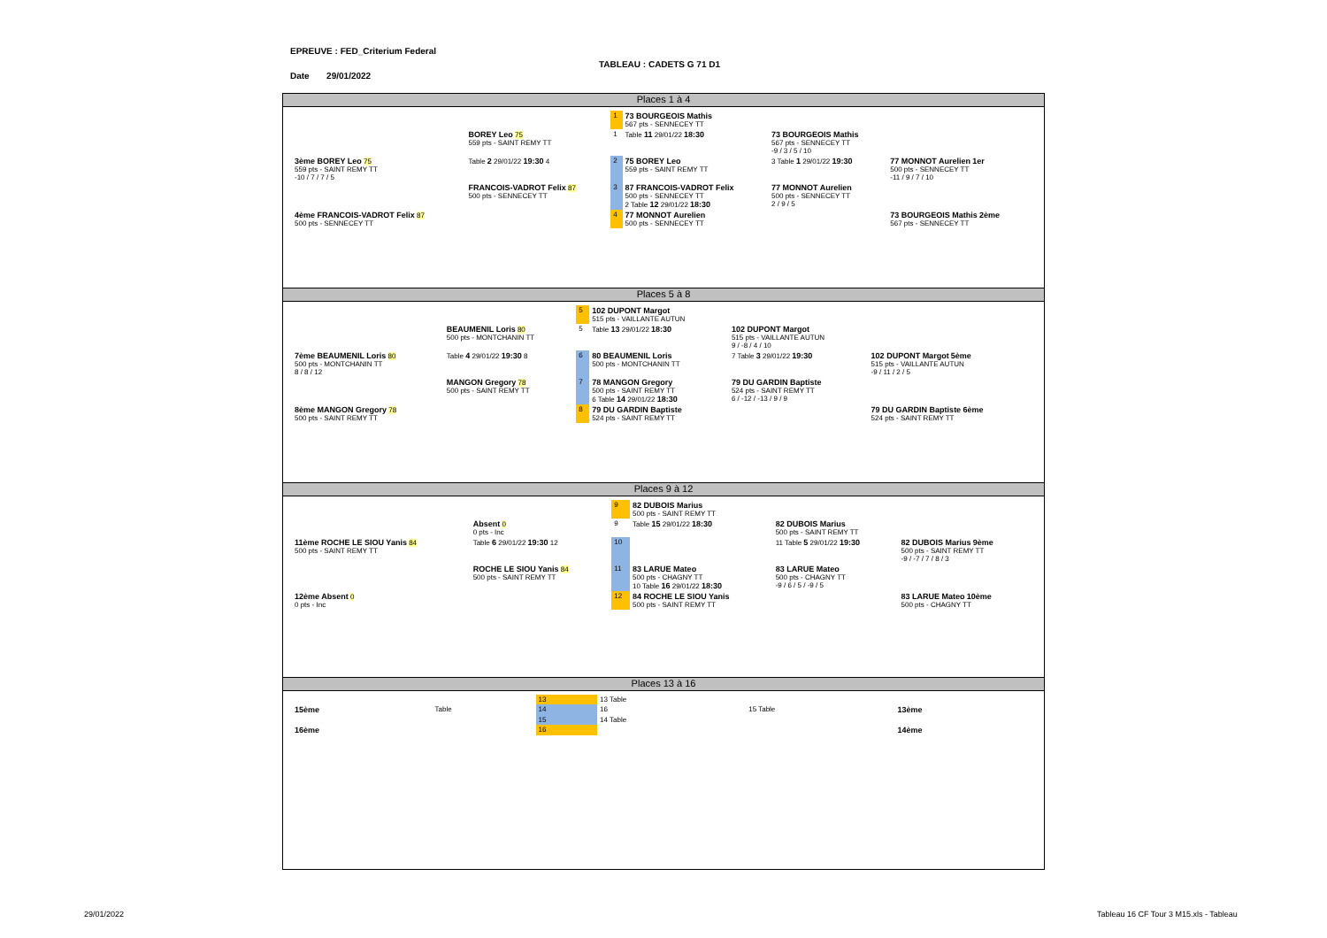EPREUVE : FED_Criterium Federal
TABLEAU : CADETS G 71 D1
Date 29/01/2022
Places 1 à 4
| | | 1 | 73 BOURGEOIS Mathis 567 pts - SENNECEY TT | | |
| | BOREY Leo 75 559 pts - SAINT REMY TT | 1 | Table 11 29/01/22 18:30 | 73 BOURGEOIS Mathis 567 pts - SENNECEY TT -9 / 3 / 5 / 10 | |
| 3ème BOREY Leo 75 559 pts - SAINT REMY TT -10 / 7 / 7 / 5 | Table 2 29/01/22 19:30 4 | 2 | 75 BOREY Leo 559 pts - SAINT REMY TT | 3 Table 1 29/01/22 19:30 | 77 MONNOT Aurelien 1er 500 pts - SENNECEY TT -11 / 9 / 7 / 10 |
| | FRANCOIS-VADROT Felix 87 500 pts - SENNECEY TT | 3 | 87 FRANCOIS-VADROT Felix 500 pts - SENNECEY TT 2 Table 12 29/01/22 18:30 | 77 MONNOT Aurelien 500 pts - SENNECEY TT 2 / 9 / 5 | |
| 4ème FRANCOIS-VADROT Felix 87 500 pts - SENNECEY TT | | 4 | 77 MONNOT Aurelien 500 pts - SENNECEY TT | | 73 BOURGEOIS Mathis 2ème 567 pts - SENNECEY TT |
Places 5 à 8
| | | 5 | 102 DUPONT Margot 515 pts - VAILLANTE AUTUN | | |
| | BEAUMENIL Loris 80 500 pts - MONTCHANIN TT | 5 | Table 13 29/01/22 18:30 | 102 DUPONT Margot 515 pts - VAILLANTE AUTUN 9 / -8 / 4 / 10 | |
| 7ème BEAUMENIL Loris 80 500 pts - MONTCHANIN TT 8 / 8 / 12 | Table 4 29/01/22 19:30 8 | 6 | 80 BEAUMENIL Loris 500 pts - MONTCHANIN TT | 7 Table 3 29/01/22 19:30 | 102 DUPONT Margot 5ème 515 pts - VAILLANTE AUTUN -9 / 11 / 2 / 5 |
| | MANGON Gregory 78 500 pts - SAINT REMY TT | 7 | 78 MANGON Gregory 500 pts - SAINT REMY TT 6 Table 14 29/01/22 18:30 | 79 DU GARDIN Baptiste 524 pts - SAINT REMY TT 6 / -12 / -13 / 9 / 9 | |
| 8ème MANGON Gregory 78 500 pts - SAINT REMY TT | | 8 | 79 DU GARDIN Baptiste 524 pts - SAINT REMY TT | | 79 DU GARDIN Baptiste 6ème 524 pts - SAINT REMY TT |
Places 9 à 12
| | | 9 | 82 DUBOIS Marius 500 pts - SAINT REMY TT | | |
| | Absent 0 0 pts - Inc | 9 | Table 15 29/01/22 18:30 | 82 DUBOIS Marius 500 pts - SAINT REMY TT | |
| 11ème ROCHE LE SIOU Yanis 84 500 pts - SAINT REMY TT | Table 6 29/01/22 19:30 12 | 10 | | 11 Table 5 29/01/22 19:30 | 82 DUBOIS Marius 9ème 500 pts - SAINT REMY TT -9 / -7 / 7 / 8 / 3 |
| | ROCHE LE SIOU Yanis 84 500 pts - SAINT REMY TT | 11 | 83 LARUE Mateo 500 pts - CHAGNY TT 10 Table 16 29/01/22 18:30 | 83 LARUE Mateo 500 pts - CHAGNY TT -9 / 6 / 5 / -9 / 5 | |
| 12ème Absent 0 0 pts - Inc | | 12 | 84 ROCHE LE SIOU Yanis 500 pts - SAINT REMY TT | | 83 LARUE Mateo 10ème 500 pts - CHAGNY TT |
Places 13 à 16
| | | 13 | 13 Table | | |
| 15ème | Table | 14 | 16 | 15 Table | 13ème |
| | | 15 | 14 Table | | |
| 16ème | | 16 | | | 14ème |
29/01/2022
Tableau 16 CF Tour 3 M15.xls - Tableau